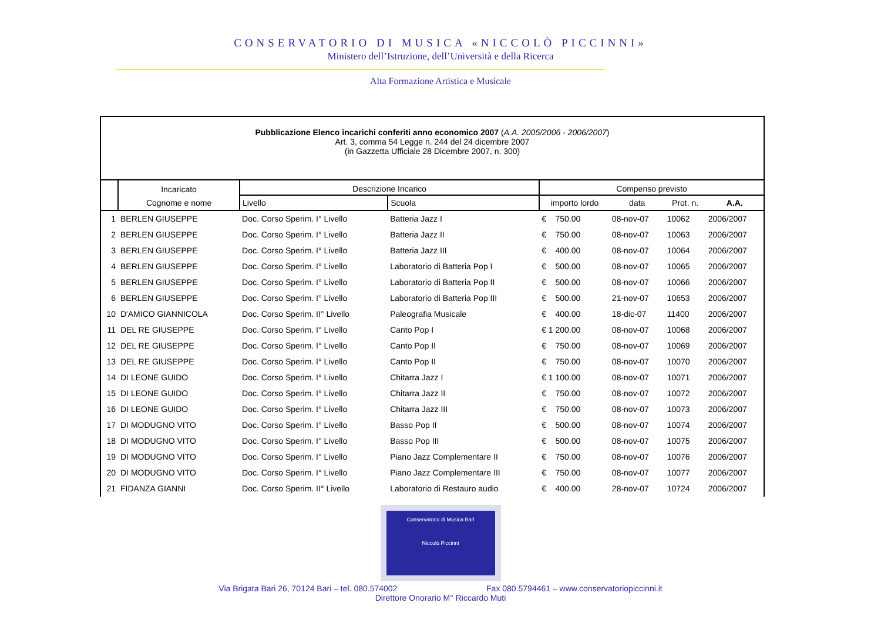CONSERVATORIO DI MUSICA «NICCOLÒ PICCINNI»
Ministero dell’Istruzione, dell’Università e della Ricerca
Alta Formazione Artistica e Musicale
| Pubblicazione Elenco incarichi conferiti anno economico 2007 ( A.A. 2005/2006 - 2006/2007 ) Art. 3, comma 54 Legge n. 244 del 24 dicembre 2007 (in Gazzetta Ufficiale 28 Dicembre 2007, n. 300) | | | | | | | |
| | Incaricato | Descrizione Incarico | | Compenso previsto | | | |
| | Cognome e nome | Livello | Scuola | importo lordo | data | Prot. n. | A.A. |
| 1 | BERLEN GIUSEPPE | Doc. Corso Sperim. I° Livello | Batteria Jazz I | € 750.00 | 08-nov-07 | 10062 | 2006/2007 |
| 2 | BERLEN GIUSEPPE | Doc. Corso Sperim. I° Livello | Batteria Jazz II | € 750.00 | 08-nov-07 | 10063 | 2006/2007 |
| 3 | BERLEN GIUSEPPE | Doc. Corso Sperim. I° Livello | Batteria Jazz III | € 400.00 | 08-nov-07 | 10064 | 2006/2007 |
| 4 | BERLEN GIUSEPPE | Doc. Corso Sperim. I° Livello | Laboratorio di Batteria Pop I | € 500.00 | 08-nov-07 | 10065 | 2006/2007 |
| 5 | BERLEN GIUSEPPE | Doc. Corso Sperim. I° Livello | Laboratorio di Batteria Pop II | € 500.00 | 08-nov-07 | 10066 | 2006/2007 |
| 6 | BERLEN GIUSEPPE | Doc. Corso Sperim. I° Livello | Laboratorio di Batteria Pop III | € 500.00 | 21-nov-07 | 10653 | 2006/2007 |
| 10 | D'AMICO GIANNICOLA | Doc. Corso Sperim. II° Livello | Paleografia Musicale | € 400.00 | 18-dic-07 | 11400 | 2006/2007 |
| 11 | DEL RE GIUSEPPE | Doc. Corso Sperim. I° Livello | Canto Pop I | € 1 200.00 | 08-nov-07 | 10068 | 2006/2007 |
| 12 | DEL RE GIUSEPPE | Doc. Corso Sperim. I° Livello | Canto Pop II | € 750.00 | 08-nov-07 | 10069 | 2006/2007 |
| 13 | DEL RE GIUSEPPE | Doc. Corso Sperim. I° Livello | Canto Pop II | € 750.00 | 08-nov-07 | 10070 | 2006/2007 |
| 14 | DI LEONE GUIDO | Doc. Corso Sperim. I° Livello | Chitarra Jazz I | € 1 100.00 | 08-nov-07 | 10071 | 2006/2007 |
| 15 | DI LEONE GUIDO | Doc. Corso Sperim. I° Livello | Chitarra Jazz II | € 750.00 | 08-nov-07 | 10072 | 2006/2007 |
| 16 | DI LEONE GUIDO | Doc. Corso Sperim. I° Livello | Chitarra Jazz III | € 750.00 | 08-nov-07 | 10073 | 2006/2007 |
| 17 | DI MODUGNO VITO | Doc. Corso Sperim. I° Livello | Basso Pop II | € 500.00 | 08-nov-07 | 10074 | 2006/2007 |
| 18 | DI MODUGNO VITO | Doc. Corso Sperim. I° Livello | Basso Pop III | € 500.00 | 08-nov-07 | 10075 | 2006/2007 |
| 19 | DI MODUGNO VITO | Doc. Corso Sperim. I° Livello | Piano Jazz Complementare II | € 750.00 | 08-nov-07 | 10076 | 2006/2007 |
| 20 | DI MODUGNO VITO | Doc. Corso Sperim. I° Livello | Piano Jazz Complementare III | € 750.00 | 08-nov-07 | 10077 | 2006/2007 |
| 21 | FIDANZA GIANNI | Doc. Corso Sperim. II° Livello | Laboratorio di Restauro audio | € 400.00 | 28-nov-07 | 10724 | 2006/2007 |
Conservatorio di Musica Bari
Niccolò Piccinni
Via Brigata Bari 26, 70124 Bari – tel. 080.574002 Fax 080.5794461 – www.conservatoriopiccinni.it
Direttore Onorario M° Riccardo Muti